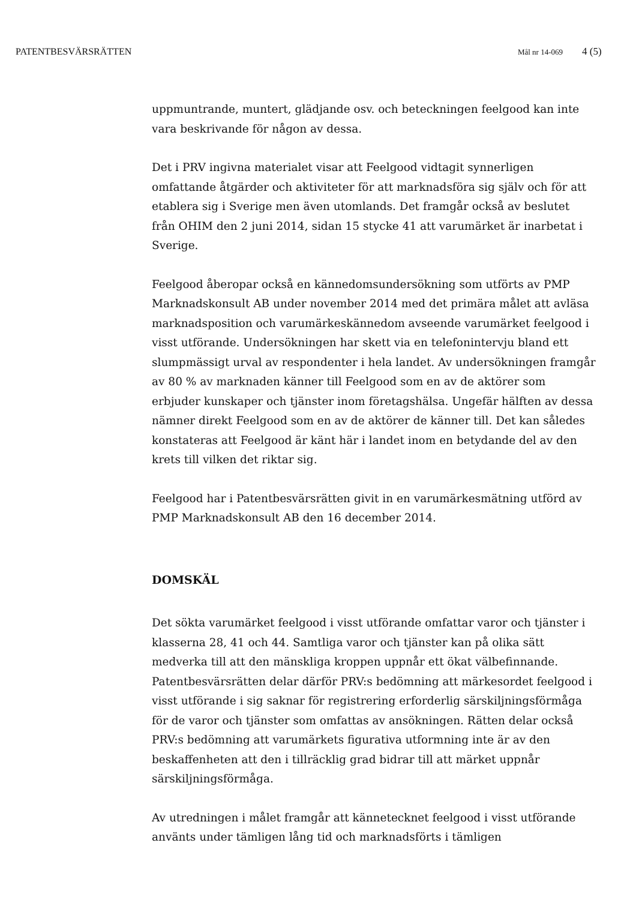PATENTBESVÄRSRÄTTEN Mål nr 14-069 4 (5)
uppmuntrande, muntert, glädjande osv. och beteckningen feelgood kan inte vara beskrivande för någon av dessa.
Det i PRV ingivna materialet visar att Feelgood vidtagit synnerligen omfattande åtgärder och aktiviteter för att marknadsföra sig själv och för att etablera sig i Sverige men även utomlands. Det framgår också av beslutet från OHIM den 2 juni 2014, sidan 15 stycke 41 att varumärket är inarbetat i Sverige.
Feelgood åberopar också en kännedomsundersökning som utförts av PMP Marknadskonsult AB under november 2014 med det primära målet att avläsa marknadsposition och varumärkeskännedom avseende varumärket feelgood i visst utförande. Undersökningen har skett via en telefonintervju bland ett slumpmässigt urval av respondenter i hela landet. Av undersökningen framgår av 80 % av marknaden känner till Feelgood som en av de aktörer som erbjuder kunskaper och tjänster inom företagshälsa. Ungefär hälften av dessa nämner direkt Feelgood som en av de aktörer de känner till. Det kan således konstateras att Feelgood är känt här i landet inom en betydande del av den krets till vilken det riktar sig.
Feelgood har i Patentbesvärsrätten givit in en varumärkesmätning utförd av PMP Marknadskonsult AB den 16 december 2014.
DOMSKÄL
Det sökta varumärket feelgood i visst utförande omfattar varor och tjänster i klasserna 28, 41 och 44. Samtliga varor och tjänster kan på olika sätt medverka till att den mänskliga kroppen uppnår ett ökat välbefinnande. Patentbesvärsrätten delar därför PRV:s bedömning att märkesordet feelgood i visst utförande i sig saknar för registrering erforderlig särskiljningsförmåga för de varor och tjänster som omfattas av ansökningen. Rätten delar också PRV:s bedömning att varumärkets figurativa utformning inte är av den beskaffenheten att den i tillräcklig grad bidrar till att märket uppnår särskiljningsförmåga.
Av utredningen i målet framgår att kännetecknet feelgood i visst utförande använts under tämligen lång tid och marknadsförts i tämligen